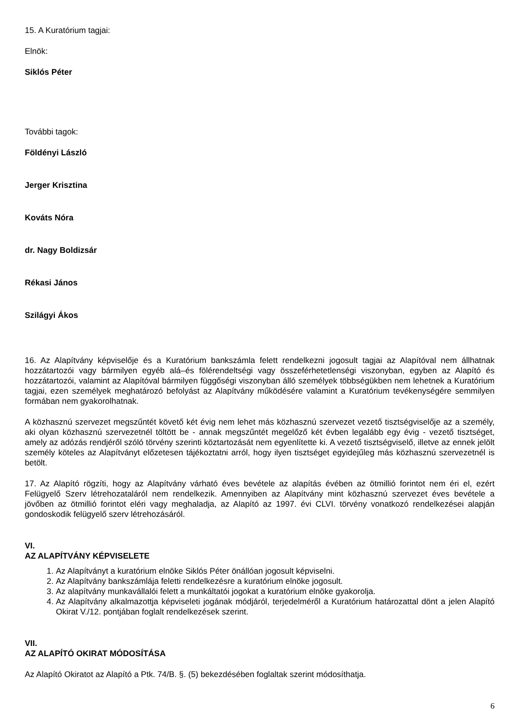15. A Kuratórium tagjai:
Elnök:
Siklós Péter
További tagok:
Földényi László
Jerger Krisztina
Kováts Nóra
dr. Nagy Boldizsár
Rékasi János
Szilágyi Ákos
16. Az Alapítvány képviselője és a Kuratórium bankszámla felett rendelkezni jogosult tagjai az Alapítóval nem állhatnak hozzátartozói vagy bármilyen egyéb alá–és fölérendeltségi vagy összeférhetetlenségi viszonyban, egyben az Alapító és hozzátartozói, valamint az Alapítóval bármilyen függőségi viszonyban álló személyek többségükben nem lehetnek a Kuratórium tagjai, ezen személyek meghatározó befolyást az Alapítvány működésére valamint a Kuratórium tevékenységére semmilyen formában nem gyakorolhatnak.
A közhasznú szervezet megszűntét követő két évig nem lehet más közhasznú szervezet vezető tisztségviselője az a személy, aki olyan közhasznú szervezetnél töltött be - annak megszűntét megelőző két évben legalább egy évig - vezető tisztséget, amely az adózás rendjéről szóló törvény szerinti köztartozását nem egyenlítette ki. A vezető tisztségviselő, illetve az ennek jelölt személy köteles az Alapítványt előzetesen tájékoztatni arról, hogy ilyen tisztséget egyidejűleg más közhasznú szervezetnél is betölt.
17. Az Alapító rögzíti, hogy az Alapítvány várható éves bevétele az alapítás évében az ötmillió forintot nem éri el, ezért Felügyelő Szerv létrehozataláról nem rendelkezik. Amennyiben az Alapítvány mint közhasznú szervezet éves bevétele a jövőben az ötmillió forintot eléri vagy meghaladja, az Alapító az 1997. évi CLVI. törvény vonatkozó rendelkezései alapján gondoskodik felügyelő szerv létrehozásáról.
VI.
AZ ALAPÍTVÁNY KÉPVISELETE
1. Az Alapítványt a kuratórium elnöke Siklós Péter önállóan jogosult képviselni.
2. Az Alapítvány bankszámlája feletti rendelkezésre a kuratórium elnöke jogosult.
3. Az alapítvány munkavállalói felett a munkáltatói jogokat a kuratórium elnöke gyakorolja.
4. Az Alapítvány alkalmazottja képviseleti jogának módjáról, terjedelméről a Kuratórium határozattal dönt a jelen Alapító Okirat V./12. pontjában foglalt rendelkezések szerint.
VII.
AZ ALAPÍTÓ OKIRAT MÓDOSÍTÁSA
Az Alapító Okiratot az Alapító a Ptk. 74/B. §. (5) bekezdésében foglaltak szerint módosíthatja.
6